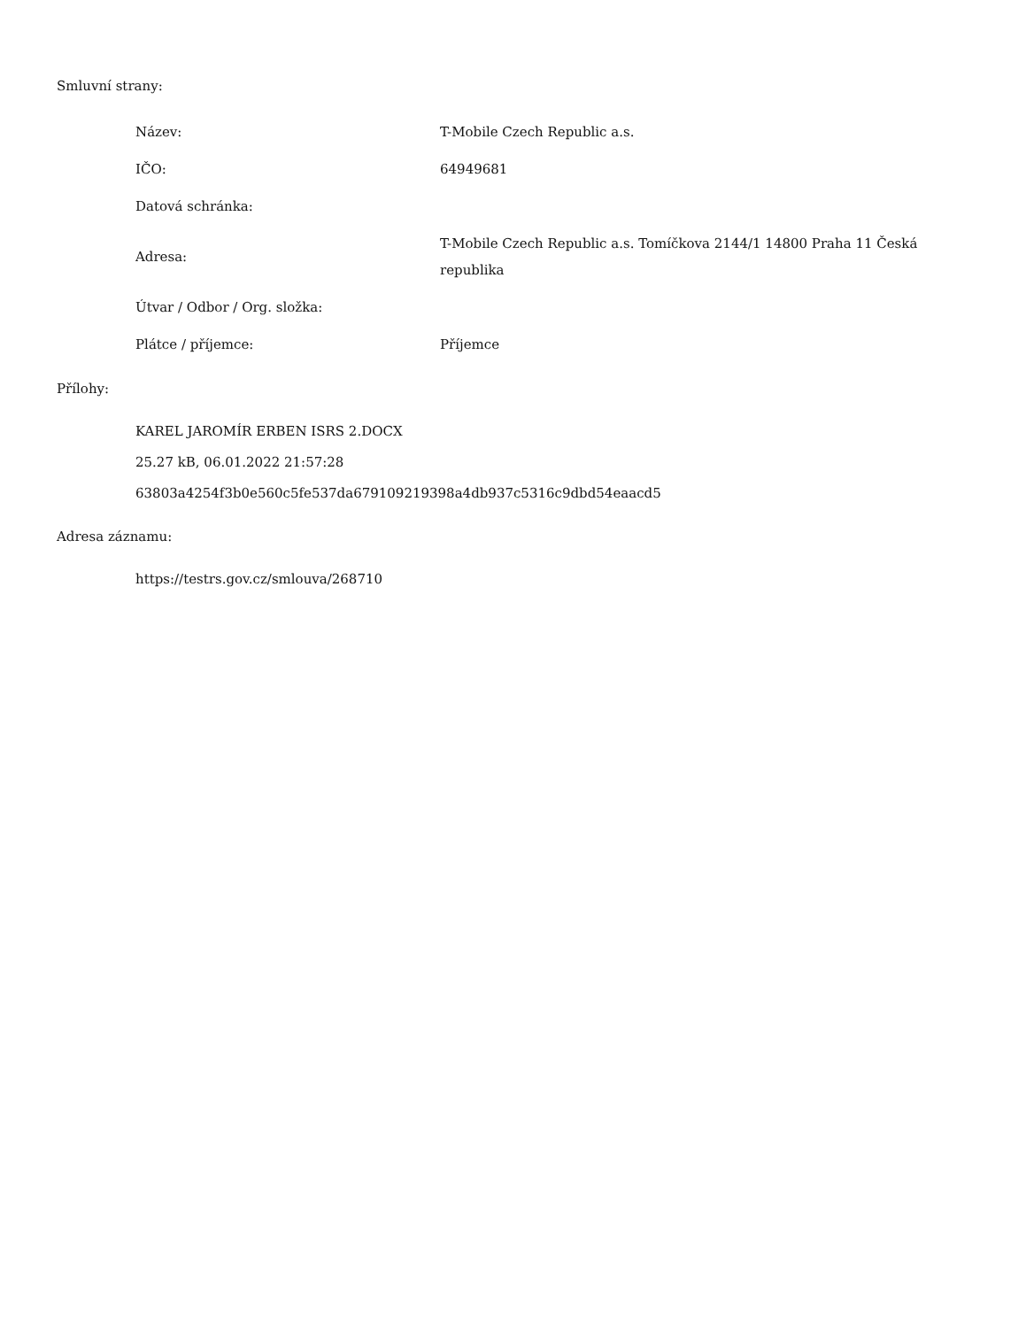Smluvní strany:
| Název: | T-Mobile Czech Republic a.s. |
| IČO: | 64949681 |
| Datová schránka: | |
| Adresa: | T-Mobile Czech Republic a.s. Tomíčkova 2144/1 14800 Praha 11 Česká republika |
| Útvar / Odbor / Org. složka: | |
| Plátce / příjemce: | Příjemce |
Přílohy:
KAREL JAROMÍR ERBEN ISRS 2.DOCX
25.27 kB, 06.01.2022 21:57:28
63803a4254f3b0e560c5fe537da679109219398a4db937c5316c9dbd54eaacd5
Adresa záznamu:
https://testrs.gov.cz/smlouva/268710